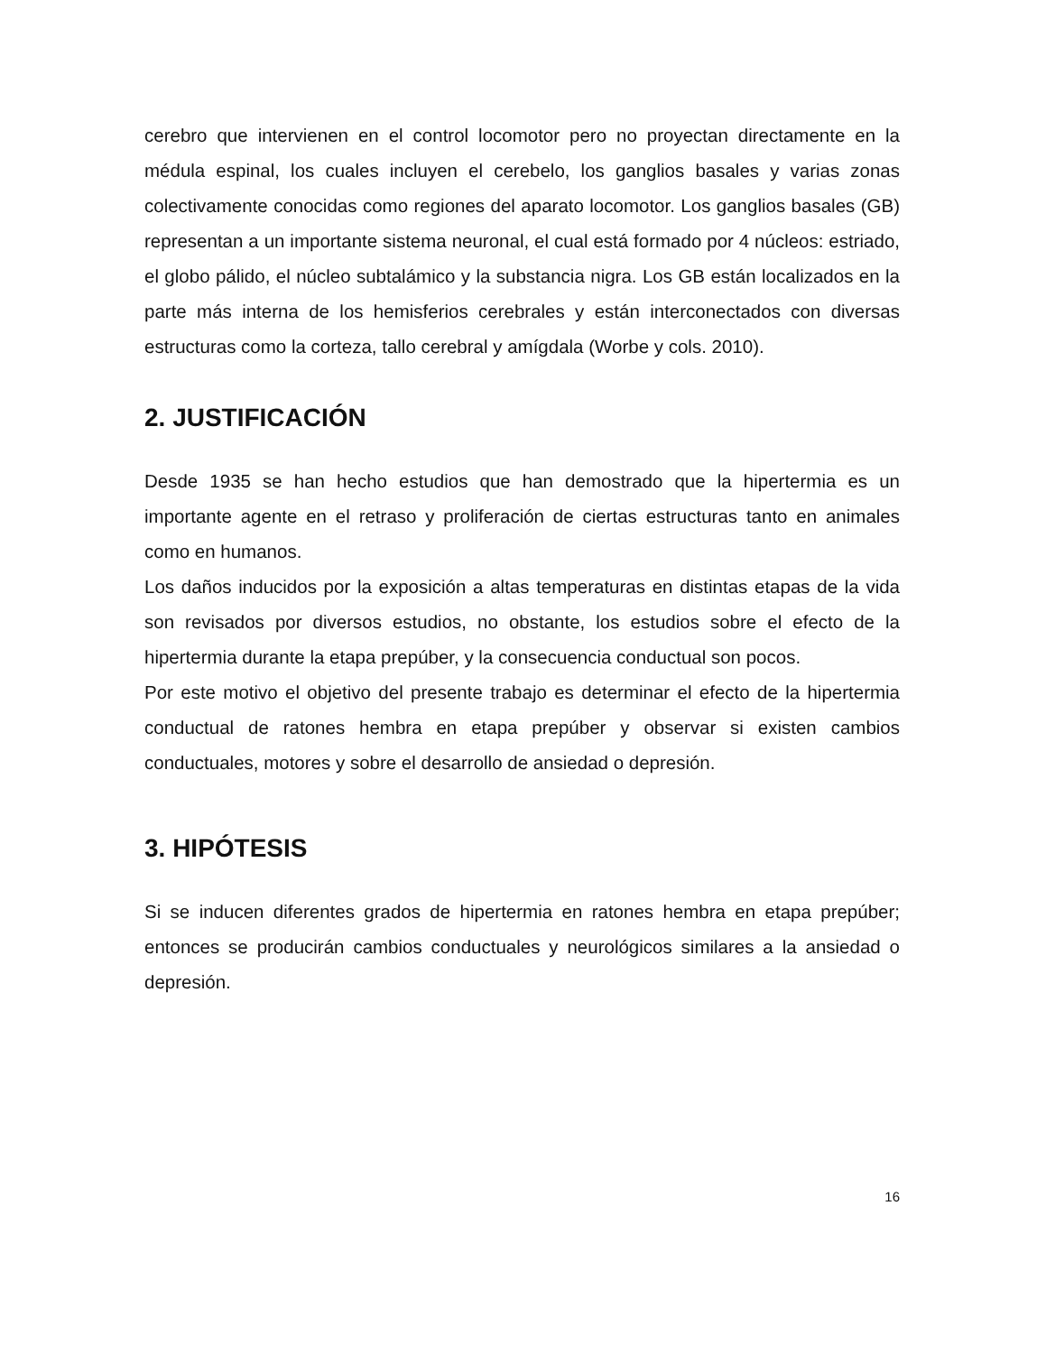cerebro que intervienen en el control locomotor pero no proyectan directamente en la médula espinal, los cuales incluyen el cerebelo, los ganglios basales y varias zonas colectivamente conocidas como regiones del aparato locomotor. Los ganglios basales (GB) representan a un importante sistema neuronal, el cual está formado por 4 núcleos: estriado, el globo pálido, el núcleo subtalámico y la substancia nigra. Los GB están localizados en la parte más interna de los hemisferios cerebrales y están interconectados con diversas estructuras como la corteza, tallo cerebral y amígdala (Worbe y cols. 2010).
2. JUSTIFICACIÓN
Desde 1935 se han hecho estudios que han demostrado que la hipertermia es un importante agente en el retraso y proliferación de ciertas estructuras tanto en animales como en humanos.
Los daños inducidos por la exposición a altas temperaturas en distintas etapas de la vida son revisados por diversos estudios, no obstante, los estudios sobre el efecto de la hipertermia durante la etapa prepúber, y la consecuencia conductual son pocos.
Por este motivo el objetivo del presente trabajo es determinar el efecto de la hipertermia conductual de ratones hembra en etapa prepúber y observar si existen cambios conductuales, motores y sobre el desarrollo de ansiedad o depresión.
3. HIPÓTESIS
Si se inducen diferentes grados de hipertermia en ratones hembra en etapa prepúber; entonces se producirán cambios conductuales y neurológicos similares a la ansiedad o depresión.
16